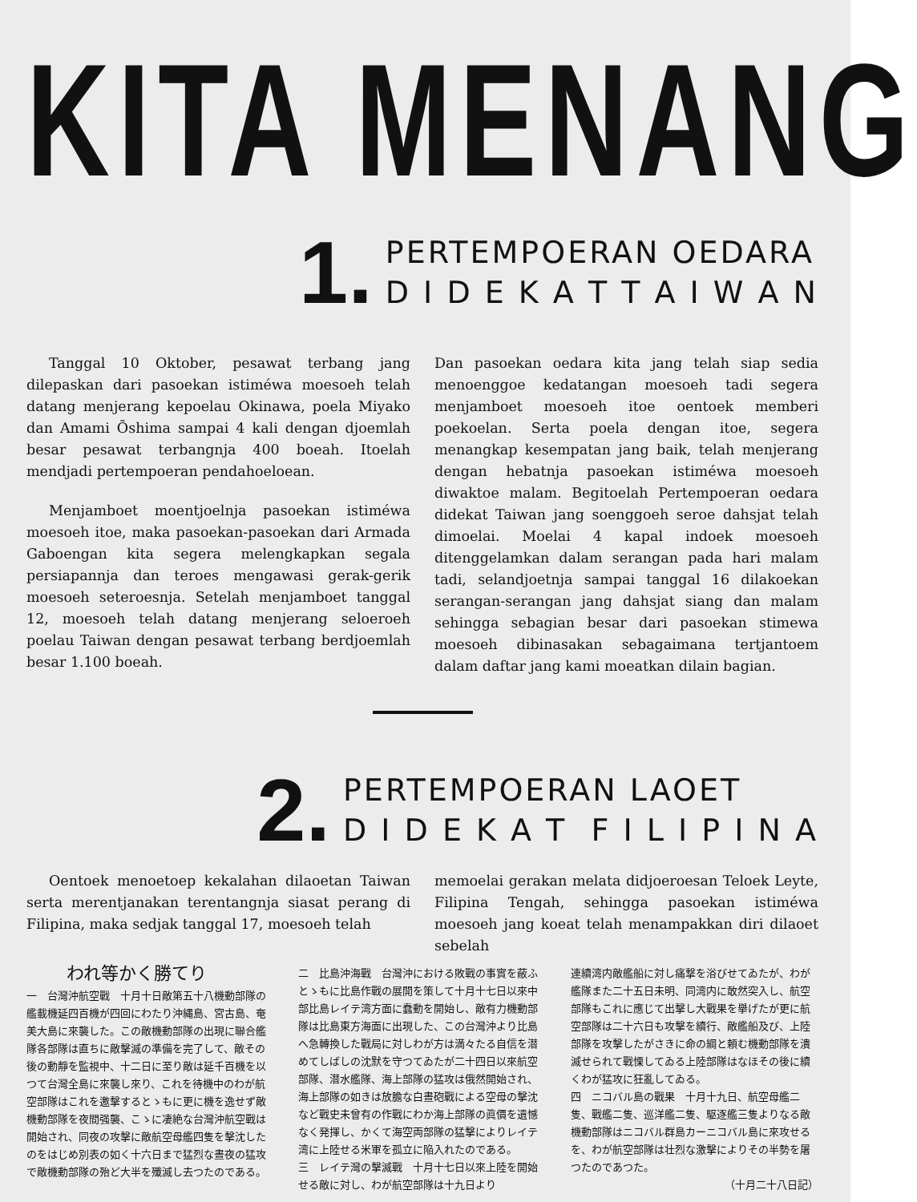KITA MENANG
1.
PERTEMPOERAN OEDARA
D I D E K A T T A I W A N
Tanggal 10 Oktober, pesawat terbang jang dilepaskan dari pasoekan istiméwa moesoeh telah datang menjerang kepoelau Okinawa, poela Miyako dan Amami Ōshima sampai 4 kali dengan djoemlah besar pesawat terbangnja 400 boeah. Itoelah mendjadi pertempoeran pendahoeloean.
Menjamboet moentjoelnja pasoekan istiméwa moesoeh itoe, maka pasoekan-pasoekan dari Armada Gaboengan kita segera melengkapkan segala persiapannja dan teroes mengawasi gerak-gerik moesoeh seteroesnja. Setelah menjamboet tanggal 12, moesoeh telah datang menjerang seloeroeh poelau Taiwan dengan pesawat terbang berdjoemlah besar 1.100 boeah.
Dan pasoekan oedara kita jang telah siap sedia menoenggoe kedatangan moesoeh tadi segera menjamboet moesoeh itoe oentoek memberi poekoelan. Serta poela dengan itoe, segera menangkap kesempatan jang baik, telah menjerang dengan hebatnja pasoekan istiméwa moesoeh diwaktoe malam. Begitoelah Pertempoeran oedara didekat Taiwan jang soenggoeh seroe dahsjat telah dimoelai. Moelai 4 kapal indoek moesoeh ditenggelamkan dalam serangan pada hari malam tadi, selandjoetnja sampai tanggal 16 dilakoekan serangan-serangan jang dahsjat siang dan malam sehingga sebagian besar dari pasoekan stimewa moesoeh dibinasakan sebagaimana tertjantoem dalam daftar jang kami moeatkan dilain bagian.
2.
PERTEMPOERAN LAOET
D I D E K A T F I L I P I N A
Oentoek menoetoep kekalahan dilaoetan Taiwan serta merentjanakan terentangnja siasat perang di Filipina, maka sedjak tanggal 17, moesoeh telah
memoelai gerakan melata didjoeroesan Teloek Leyte, Filipina Tengah, sehingga pasoekan istiméwa moesoeh jang koeat telah menampakkan diri dilaoet sebelah
われ等かく勝てり
一　台灣沖航空戰　十月十日敵第五十八機動部隊の艦載機延四百機が四回にわたり沖縄島、宮古島、奄美大島に來襲した。この敵機動部隊の出現に聯合艦隊各部隊は直ちに敵擊滅の準備を完了して、敵その後の動靜を監視中、十二日に至り敵は延千百機を以つて台灣全島に來襲し來り、これを待機中のわが航空部隊はこれを邀擊するとゝもに更に機を逸せず敵機動部隊を夜間强襲、こゝに凄絶な台灣沖航空戰は開始され、同夜の攻擊に敵航空母艦四隻を擊沈したのをはじめ別表の如く十六日まで猛烈な晝夜の猛攻で敵機動部隊の殆ど大半を殲滅し去つたのである。
二　比島沖海戰　台灣沖における敗戰の事實を蔽ふとゝもに比島作戰の展開を策して十月十七日以來中部比島レイテ湾方面に蠢動を開始し、敵有力機動部隊は比島東方海面に出現した、この台灣沖より比島へ急轉換した戰局に対しわが方は満々たる自信を潜めてしばしの沈默を守つてゐたが二十四日以來航空部隊、潜水艦隊、海上部隊の猛攻は俄然開始され、海上部隊の如きは放膽な白晝砲戰による空母の擊沈など戰史未曾有の作戰にわか海上部隊の眞價を遺憾なく発揮し、かくて海空両部隊の猛擊によりレイテ湾に上陸せる米軍を孤立に陥入れたのである。
三　レイテ灣の擊滅戰　十月十七日以來上陸を開始せる敵に対し、わが航空部隊は十九日より
連續湾内敵艦船に対し痛撃を浴びせてゐたが、わが艦隊また二十五日未明、同湾内に敢然突入し、航空部隊もこれに應じて出擊し大戰果を擧げたが更に航空部隊は二十六日も攻擊を續行、敵艦船及び、上陸部隊を攻擊したがさきに命の綱と頼む機動部隊を潰滅せられて戰慄してゐる上陸部隊はなほその後に續くわが猛攻に狂亂してゐる。
四　ニコバル島の戰果　十月十九日、航空母艦二隻、戰艦二隻、巡洋艦二隻、駆逐艦三隻よりなる敵機動部隊はニコバル群島カーニコバル島に來攻せるを、わが航空部隊は壮烈な激擊によりその半勢を屠つたのであつた。
（十月二十八日記）